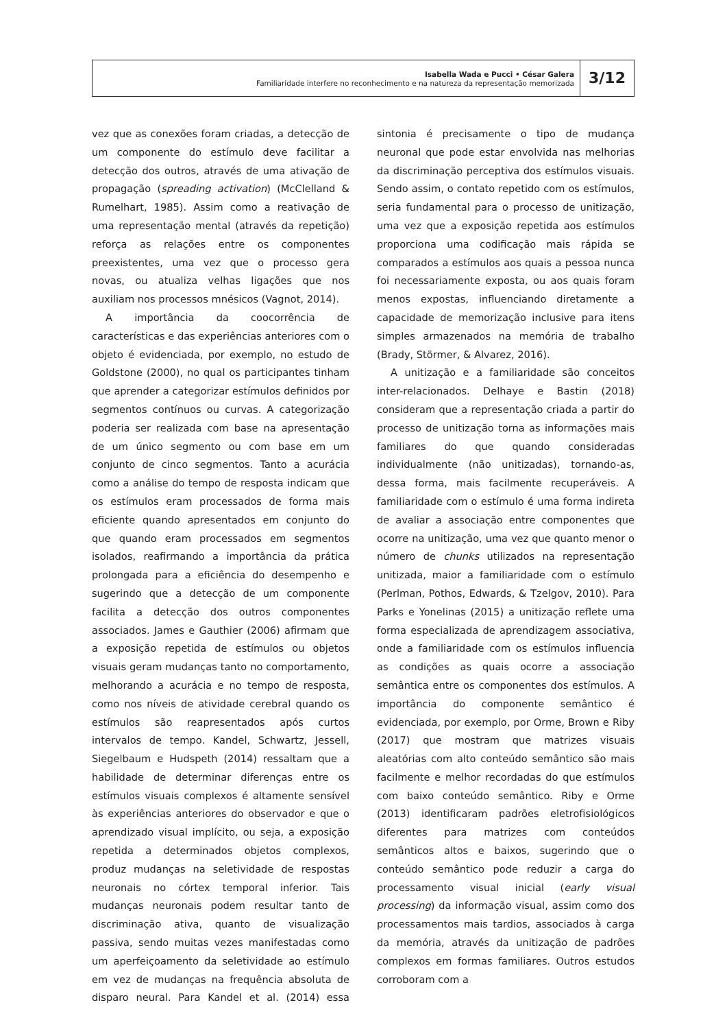Isabella Wada e Pucci • César Galera
Familiaridade interfere no reconhecimento e na natureza da representação memorizada
3/12
vez que as conexões foram criadas, a detecção de um componente do estímulo deve facilitar a detecção dos outros, através de uma ativação de propagação (spreading activation) (McClelland & Rumelhart, 1985). Assim como a reativação de uma representação mental (através da repetição) reforça as relações entre os componentes preexistentes, uma vez que o processo gera novas, ou atualiza velhas ligações que nos auxiliam nos processos mnésicos (Vagnot, 2014).
A importância da coocorrência de características e das experiências anteriores com o objeto é evidenciada, por exemplo, no estudo de Goldstone (2000), no qual os participantes tinham que aprender a categorizar estímulos definidos por segmentos contínuos ou curvas. A categorização poderia ser realizada com base na apresentação de um único segmento ou com base em um conjunto de cinco segmentos. Tanto a acurácia como a análise do tempo de resposta indicam que os estímulos eram processados de forma mais eficiente quando apresentados em conjunto do que quando eram processados em segmentos isolados, reafirmando a importância da prática prolongada para a eficiência do desempenho e sugerindo que a detecção de um componente facilita a detecção dos outros componentes associados. James e Gauthier (2006) afirmam que a exposição repetida de estímulos ou objetos visuais geram mudanças tanto no comportamento, melhorando a acurácia e no tempo de resposta, como nos níveis de atividade cerebral quando os estímulos são reapresentados após curtos intervalos de tempo. Kandel, Schwartz, Jessell, Siegelbaum e Hudspeth (2014) ressaltam que a habilidade de determinar diferenças entre os estímulos visuais complexos é altamente sensível às experiências anteriores do observador e que o aprendizado visual implícito, ou seja, a exposição repetida a determinados objetos complexos, produz mudanças na seletividade de respostas neuronais no córtex temporal inferior. Tais mudanças neuronais podem resultar tanto de discriminação ativa, quanto de visualização passiva, sendo muitas vezes manifestadas como um aperfeiçoamento da seletividade ao estímulo em vez de mudanças na frequência absoluta de disparo neural. Para Kandel et al. (2014) essa sintonia é precisamente o tipo de mudança neuronal que pode estar envolvida nas melhorias da discriminação perceptiva dos estímulos visuais. Sendo assim, o contato repetido com os estímulos, seria fundamental para o processo de unitização, uma vez que a exposição repetida aos estímulos proporciona uma codificação mais rápida se comparados a estímulos aos quais a pessoa nunca foi necessariamente exposta, ou aos quais foram menos expostas, influenciando diretamente a capacidade de memorização inclusive para itens simples armazenados na memória de trabalho (Brady, Störmer, & Alvarez, 2016).
A unitização e a familiaridade são conceitos inter-relacionados. Delhaye e Bastin (2018) consideram que a representação criada a partir do processo de unitização torna as informações mais familiares do que quando consideradas individualmente (não unitizadas), tornando-as, dessa forma, mais facilmente recuperáveis. A familiaridade com o estímulo é uma forma indireta de avaliar a associação entre componentes que ocorre na unitização, uma vez que quanto menor o número de chunks utilizados na representação unitizada, maior a familiaridade com o estímulo (Perlman, Pothos, Edwards, & Tzelgov, 2010). Para Parks e Yonelinas (2015) a unitização reflete uma forma especializada de aprendizagem associativa, onde a familiaridade com os estímulos influencia as condições as quais ocorre a associação semântica entre os componentes dos estímulos. A importância do componente semântico é evidenciada, por exemplo, por Orme, Brown e Riby (2017) que mostram que matrizes visuais aleatórias com alto conteúdo semântico são mais facilmente e melhor recordadas do que estímulos com baixo conteúdo semântico. Riby e Orme (2013) identificaram padrões eletrofisiológicos diferentes para matrizes com conteúdos semânticos altos e baixos, sugerindo que o conteúdo semântico pode reduzir a carga do processamento visual inicial (early visual processing) da informação visual, assim como dos processamentos mais tardios, associados à carga da memória, através da unitização de padrões complexos em formas familiares. Outros estudos corroboram com a